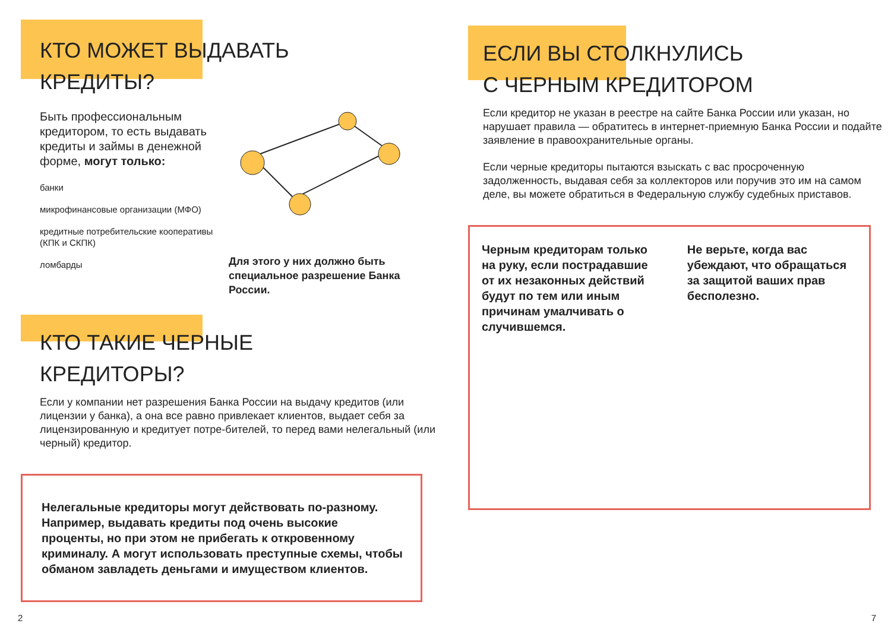КТО МОЖЕТ ВЫДАВАТЬ
КРЕДИТЫ?
Быть профессиональным кредитором, то есть выдавать кредиты и займы в денежной форме, могут только:
банки
микрофинансовые организации (МФО)
кредитные потребительские кооперативы (КПК и СКПК)
ломбарды
Для этого у них должно быть специальное разрешение Банка России.
КТО ТАКИЕ ЧЕРНЫЕ
КРЕДИТОРЫ?
Если у компании нет разрешения Банка России на выдачу кредитов (или лицензии у банка), а она все равно привлекает клиентов, выдает себя за лицензированную и кредитует потре-бителей, то перед вами нелегальный (или черный) кредитор.
Нелегальные кредиторы могут действовать по-разному. Например, выдавать кредиты под очень высокие проценты, но при этом не прибегать к откровенному криминалу. А могут использовать преступные схемы, чтобы обманом завладеть деньгами и имуществом клиентов.
ЕСЛИ ВЫ СТОЛКНУЛИСЬ
С ЧЕРНЫМ КРЕДИТОРОМ
Если кредитор не указан в реестре на сайте Банка России или указан, но нарушает правила — обратитесь в интернет-приемную Банка России и подайте заявление в правоохранительные органы.
Если черные кредиторы пытаются взыскать с вас просроченную задолженность, выдавая себя за коллекторов или поручив это им на самом деле, вы можете обратиться в Федеральную службу судебных приставов.
Черным кредиторам только на руку, если пострадавшие от их незаконных действий будут по тем или иным причинам умалчивать о случившемся.
Не верьте, когда вас убеждают, что обращаться за защитой ваших прав бесполезно.
2 7